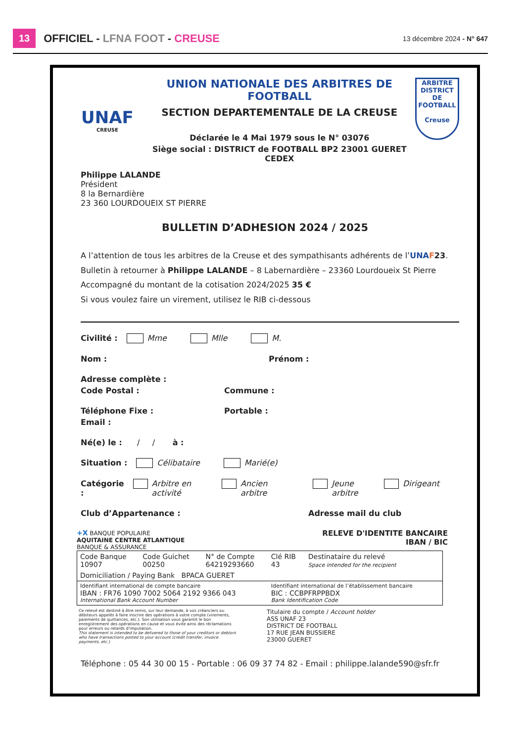13 OFFICIEL - LFNA FOOT - CREUSE 13 décembre 2024 - N° 647
UNAF
CREUSE
UNION NATIONALE DES ARBITRES DE FOOTBALL
SECTION DEPARTEMENTALE DE LA CREUSE
Déclarée le 4 Mai 1979 sous le N° 03076
Siège social : DISTRICT de FOOTBALL BP2 23001 GUERET CEDEX
ARBITRE
DISTRICT DE FOOTBALL
Creuse
Philippe LALANDE
Président
8 la Bernardière
23 360 LOURDOUEIX ST PIERRE
BULLETIN D’ADHESION 2024 / 2025
A l’attention de tous les arbitres de la Creuse et des sympathisants adhérents de l’UNA F23.
Bulletin à retourner à Philippe LALANDE – 8 Labernardière – 23360 Lourdoueix St Pierre
Accompagné du montant de la cotisation 2024/2025 35 €
Si vous voulez faire un virement, utilisez le RIB ci-dessous
Civilité : Mme Mlle M.
Nom : Prénom :
Adresse complète :
Code Postal : Commune :
Téléphone Fixe : Portable :
Email :
Né(e) le : / / à :
Situation : Célibataire Marié(e)
Catégorie : Arbitre en activité Ancien arbitre Jeune arbitre Dirigeant
Club d’Appartenance : Adresse mail du club
+X BANQUE POPULAIRE
AQUITAINE CENTRE ATLANTIQUE
BANQUE & ASSURANCE
RELEVE D'IDENTITE BANCAIRE
IBAN / BIC
| Code Banque 10907 | Code Guichet 00250 | N° de Compte 64219293660 | Clé RIB 43 | Destinataire du relevé Space intended for the recipient |
| Domiciliation / Paying Bank BPACA GUERET | | | | |
| Identifiant international de compte bancaire IBAN : FR76 1090 7002 5064 2192 9366 043 International Bank Account Number | | | Identifiant international de l’établissement bancaire BIC : CCBPFRPPBDX Bank Identification Code | |
Ce relevé est destiné à être remis, sur leur demande, à vos créanciers ou débiteurs appelés à faire inscrire des opérations à votre compte (virements, paiements de quittances, etc.). Son utilisation vous garantit le bon enregistrement des opérations en cause et vous évite ainsi des réclamations pour erreurs ou retards d'imputation.
This statement is intended to be delivered to those of your creditors or debtors who have transactions posted to your account (credit transfer, invoice payments, etc.)
Titulaire du compte / Account holder
ASS UNAF 23
DISTRICT DE FOOTBALL
17 RUE JEAN BUSSIERE
23000 GUERET
Téléphone : 05 44 30 00 15 - Portable : 06 09 37 74 82 - Email : philippe.lalande590@sfr.fr